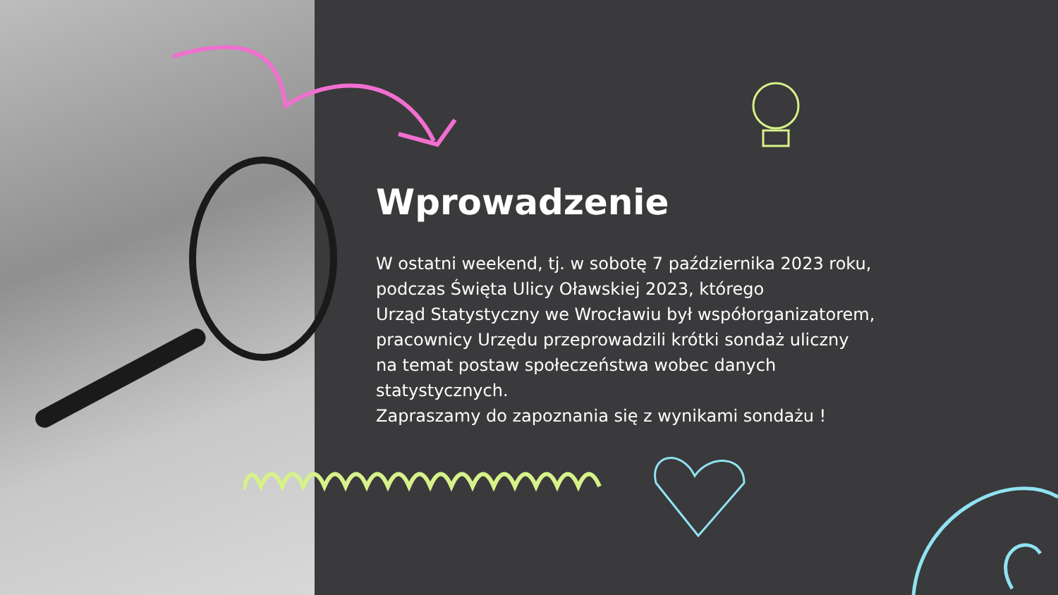Wprowadzenie
W ostatni weekend, tj. w sobotę 7 października 2023 roku,
podczas Święta Ulicy Oławskiej 2023, którego
Urząd Statystyczny we Wrocławiu był współorganizatorem,
pracownicy Urzędu przeprowadzili krótki sondaż uliczny
na temat postaw społeczeństwa wobec danych
statystycznych.
Zapraszamy do zapoznania się z wynikami sondażu !